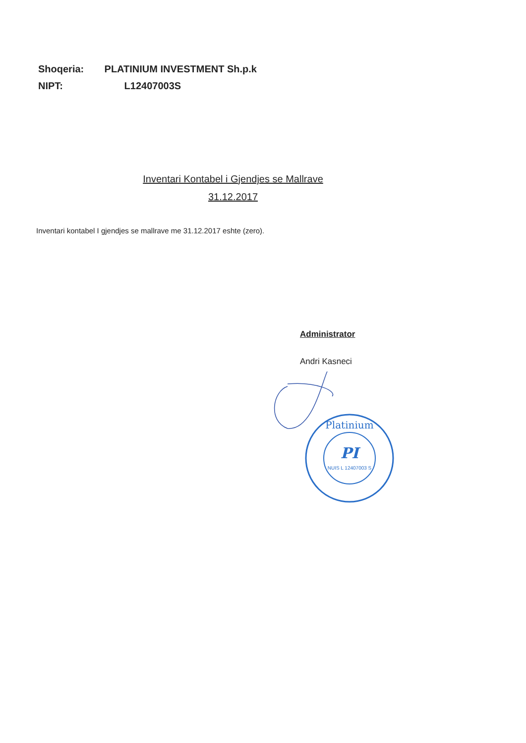Shoqeria: PLATINIUM INVESTMENT Sh.p.k
NIPT: L12407003S
Inventari Kontabel i Gjendjes se Mallrave
31.12.2017
Inventari kontabel I gjendjes se mallrave me 31.12.2017 eshte (zero).
Administrator
Andri Kasneci
PI
NUIS L 12407003 S
Platinium